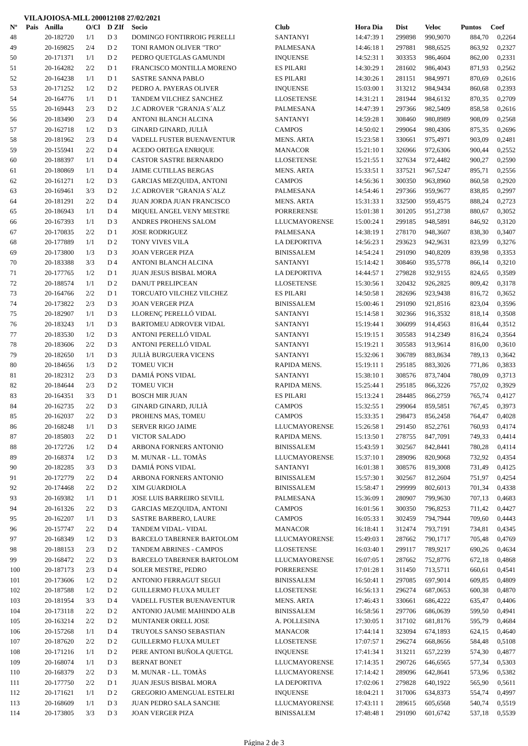VILAJOIOSA-MLL 200012108 27/02/2021
| Nº | Pais | Anilla | O/Cl | D ZIf | Socio | Club | Hora Dia | Dist | Veloc | Puntos | Coef |
| --- | --- | --- | --- | --- | --- | --- | --- | --- | --- | --- | --- |
| 48 | | 20-182720 | 1/1 | D 3 | DOMINGO FONTIRROIG PERELLI | SANTANYI | 14:47:39 1 | 299898 | 990,9070 | 884,70 | 0,2264 |
| 49 | | 20-169825 | 2/4 | D 2 | TONI RAMON OLIVER "TRO" | PALMESANA | 14:46:18 1 | 297881 | 988,6525 | 863,92 | 0,2327 |
| 50 | | 20-171371 | 1/1 | D 2 | PEDRO QUETGLAS GAMUNDI | INQUENSE | 14:52:31 1 | 303353 | 986,4604 | 862,00 | 0,2331 |
| 51 | | 20-164282 | 2/2 | D 1 | FRANCISCO MONTILLA MORENO | ES PILARI | 14:30:29 1 | 281602 | 986,4043 | 871,93 | 0,2562 |
| 52 | | 20-164238 | 1/1 | D 1 | SASTRE SANNA PABLO | ES PILARI | 14:30:26 1 | 281151 | 984,9971 | 870,69 | 0,2616 |
| 53 | | 20-171252 | 1/2 | D 2 | PEDRO A. PAYERAS OLIVER | INQUENSE | 15:03:00 1 | 313212 | 984,9434 | 860,68 | 0,2393 |
| 54 | | 20-164776 | 1/1 | D 1 | TANDEM VILCHEZ SANCHEZ | LLOSETENSE | 14:31:21 1 | 281944 | 984,6132 | 870,35 | 0,2709 |
| 55 | | 20-169443 | 2/3 | D 2 | J.C ADROVER "GRANJA S´ALZ | PALMESANA | 14:47:39 1 | 297366 | 982,5409 | 858,58 | 0,2616 |
| 56 | | 20-183490 | 2/3 | D 4 | ANTONI BLANCH ALCINA | SANTANYI | 14:59:28 1 | 308460 | 980,8989 | 908,09 | 0,2568 |
| 57 | | 20-162718 | 1/2 | D 3 | GINARD GINARD, JULIÀ | CAMPOS | 14:50:02 1 | 299064 | 980,4306 | 875,35 | 0,2696 |
| 58 | | 20-181962 | 2/3 | D 4 | VADELL FUSTER BUENAVENTUR | MENS. ARTA | 15:23:58 1 | 330661 | 975,4971 | 903,09 | 0,2481 |
| 59 | | 20-155941 | 2/2 | D 4 | ACEDO ORTEGA ENRIQUE | MANACOR | 15:21:10 1 | 326966 | 972,6306 | 900,44 | 0,2552 |
| 60 | | 20-188397 | 1/1 | D 4 | CASTOR SASTRE BERNARDO | LLOSETENSE | 15:21:55 1 | 327634 | 972,4482 | 900,27 | 0,2590 |
| 61 | | 20-180869 | 1/1 | D 4 | JAIME CUTILLAS BERGAS | MENS. ARTA | 15:33:51 1 | 337521 | 967,5247 | 895,71 | 0,2556 |
| 62 | | 20-161271 | 1/2 | D 3 | GARCIAS MEZQUIDA, ANTONI | CAMPOS | 14:56:36 1 | 300350 | 963,8960 | 860,58 | 0,2920 |
| 63 | | 20-169461 | 3/3 | D 2 | J.C ADROVER "GRANJA S´ALZ | PALMESANA | 14:54:46 1 | 297366 | 959,9677 | 838,85 | 0,2997 |
| 64 | | 20-181291 | 2/2 | D 4 | JUAN JORDA JUAN FRANCISCO | MENS. ARTA | 15:31:33 1 | 332500 | 959,4575 | 888,24 | 0,2723 |
| 65 | | 20-186943 | 1/1 | D 4 | MIQUEL ANGEL VENY MESTRE | PORRERENSE | 15:01:38 1 | 301205 | 951,2738 | 880,67 | 0,3052 |
| 66 | | 20-167393 | 1/1 | D 3 | ANDRES PROHENS SALOM | LLUCMAYORENSE | 15:00:24 1 | 299185 | 948,5891 | 846,92 | 0,3120 |
| 67 | | 20-170835 | 2/2 | D 1 | JOSE RODRIGUEZ | PALMESANA | 14:38:19 1 | 278170 | 948,3607 | 838,30 | 0,3407 |
| 68 | | 20-177889 | 1/1 | D 2 | TONY VIVES VILA | LA DEPORTIVA | 14:56:23 1 | 293623 | 942,9631 | 823,99 | 0,3276 |
| 69 | | 20-173800 | 1/3 | D 3 | JOAN VERGER PIZA | BINISSALEM | 14:54:24 1 | 291090 | 940,8209 | 839,98 | 0,3353 |
| 70 | | 20-183388 | 3/3 | D 4 | ANTONI BLANCH ALCINA | SANTANYI | 15:14:42 1 | 308460 | 935,5778 | 866,14 | 0,3210 |
| 71 | | 20-177765 | 1/2 | D 1 | JUAN JESUS BISBAL MORA | LA DEPORTIVA | 14:44:57 1 | 279828 | 932,9155 | 824,65 | 0,3589 |
| 72 | | 20-188574 | 1/1 | D 2 | DANUT PRELIPCEAN | LLOSETENSE | 15:30:56 1 | 320432 | 926,2825 | 809,42 | 0,3178 |
| 73 | | 20-164766 | 2/2 | D 1 | TORCUATO VILCHEZ VILCHEZ | ES PILARI | 14:50:58 1 | 282696 | 923,9438 | 816,72 | 0,3652 |
| 74 | | 20-173822 | 2/3 | D 3 | JOAN VERGER PIZA | BINISSALEM | 15:00:46 1 | 291090 | 921,8516 | 823,04 | 0,3596 |
| 75 | | 20-182907 | 1/1 | D 3 | LLORENÇ PERELLÓ VIDAL | SANTANYI | 15:14:58 1 | 302366 | 916,3532 | 818,14 | 0,3508 |
| 76 | | 20-183243 | 1/1 | D 3 | BARTOMEU ADROVER VIDAL | SANTANYI | 15:19:44 1 | 306099 | 914,4563 | 816,44 | 0,3512 |
| 77 | | 20-183530 | 1/2 | D 3 | ANTONI PERELLÓ VIDAL | SANTANYI | 15:19:15 1 | 305583 | 914,2349 | 816,24 | 0,3564 |
| 78 | | 20-183606 | 2/2 | D 3 | ANTONI PERELLÓ VIDAL | SANTANYI | 15:19:21 1 | 305583 | 913,9614 | 816,00 | 0,3610 |
| 79 | | 20-182650 | 1/1 | D 3 | JULIÀ BURGUERA VICENS | SANTANYI | 15:32:06 1 | 306789 | 883,8634 | 789,13 | 0,3642 |
| 80 | | 20-184656 | 1/3 | D 2 | TOMEU VICH | RAPIDA MENS. | 15:19:11 1 | 295185 | 883,3026 | 771,86 | 0,3833 |
| 81 | | 20-182312 | 2/3 | D 3 | DAMIÁ PONS VIDAL | SANTANYI | 15:38:10 1 | 308576 | 873,7404 | 780,09 | 0,3713 |
| 82 | | 20-184644 | 2/3 | D 2 | TOMEU VICH | RAPIDA MENS. | 15:25:44 1 | 295185 | 866,3226 | 757,02 | 0,3929 |
| 83 | | 20-164351 | 3/3 | D 1 | BOSCH MIR JUAN | ES PILARI | 15:13:24 1 | 284485 | 866,2759 | 765,74 | 0,4127 |
| 84 | | 20-162735 | 2/2 | D 3 | GINARD GINARD, JULIÀ | CAMPOS | 15:32:55 1 | 299064 | 859,5851 | 767,45 | 0,3973 |
| 85 | | 20-162037 | 2/2 | D 3 | PROHENS MAS, TOMEU | CAMPOS | 15:33:35 1 | 298473 | 856,2458 | 764,47 | 0,4028 |
| 86 | | 20-168248 | 1/1 | D 3 | SERVER RIGO JAIME | LLUCMAYORENSE | 15:26:58 1 | 291450 | 852,2761 | 760,93 | 0,4174 |
| 87 | | 20-185803 | 2/2 | D 1 | VICTOR SALADO | RAPIDA MENS. | 15:13:50 1 | 278755 | 847,7091 | 749,33 | 0,4414 |
| 88 | | 20-172726 | 1/2 | D 4 | ARBONA FORNERS ANTONIO | BINISSALEM | 15:43:59 1 | 302567 | 842,8441 | 780,28 | 0,4114 |
| 89 | | 20-168374 | 1/2 | D 3 | M. MUNAR - LL. TOMÀS | LLUCMAYORENSE | 15:37:10 1 | 289096 | 820,9068 | 732,92 | 0,4354 |
| 90 | | 20-182285 | 3/3 | D 3 | DAMIÁ PONS VIDAL | SANTANYI | 16:01:38 1 | 308576 | 819,3008 | 731,49 | 0,4125 |
| 91 | | 20-172779 | 2/2 | D 4 | ARBONA FORNERS ANTONIO | BINISSALEM | 15:57:30 1 | 302567 | 812,2604 | 751,97 | 0,4254 |
| 92 | | 20-174468 | 2/2 | D 2 | XIM GUARDIOLA | BINISSALEM | 15:58:47 1 | 299999 | 802,6013 | 701,34 | 0,4338 |
| 93 | | 20-169382 | 1/1 | D 1 | JOSE LUIS BARREIRO SEVILL | PALMESANA | 15:36:09 1 | 280907 | 799,9630 | 707,13 | 0,4683 |
| 94 | | 20-161326 | 2/2 | D 3 | GARCIAS MEZQUIDA, ANTONI | CAMPOS | 16:01:56 1 | 300350 | 796,8253 | 711,42 | 0,4427 |
| 95 | | 20-162207 | 1/1 | D 3 | SASTRE BARBERO, LAURE | CAMPOS | 16:05:33 1 | 302459 | 794,7944 | 709,60 | 0,4443 |
| 96 | | 20-157747 | 2/2 | D 4 | TANDEM VIDAL- VIDAL | MANACOR | 16:18:41 1 | 312474 | 793,7191 | 734,81 | 0,4345 |
| 97 | | 20-168349 | 1/2 | D 3 | BARCELO TABERNER BARTOLOM | LLUCMAYORENSE | 15:49:03 1 | 287662 | 790,1717 | 705,48 | 0,4769 |
| 98 | | 20-188153 | 2/3 | D 2 | TANDEM ABRINES - CAMPOS | LLOSETENSE | 16:03:40 1 | 299117 | 789,9217 | 690,26 | 0,4634 |
| 99 | | 20-168472 | 2/2 | D 3 | BARCELO TABERNER BARTOLOM | LLUCMAYORENSE | 16:07:05 1 | 287662 | 752,8776 | 672,18 | 0,4868 |
| 100 | | 20-187173 | 2/3 | D 4 | SOLER MESTRE, PEDRO | PORRERENSE | 17:01:28 1 | 311450 | 713,5711 | 660,61 | 0,4541 |
| 101 | | 20-173606 | 1/2 | D 2 | ANTONIO FERRAGUT SEGUI | BINISSALEM | 16:50:41 1 | 297085 | 697,9014 | 609,85 | 0,4809 |
| 102 | | 20-187588 | 1/2 | D 2 | GUILLERMO FLUXA MULET | LLOSETENSE | 16:56:13 1 | 296274 | 687,0653 | 600,38 | 0,4870 |
| 103 | | 20-181954 | 3/3 | D 4 | VADELL FUSTER BUENAVENTUR | MENS. ARTA | 17:46:43 1 | 330661 | 686,4222 | 635,47 | 0,4406 |
| 104 | | 20-173118 | 2/2 | D 2 | ANTONIO JAUME MAHINDO ALB | BINISSALEM | 16:58:56 1 | 297706 | 686,0639 | 599,50 | 0,4941 |
| 105 | | 20-163214 | 2/2 | D 2 | MUNTANER ORELL JOSE | A. POLLESINA | 17:30:05 1 | 317102 | 681,8176 | 595,79 | 0,4684 |
| 106 | | 20-157268 | 1/1 | D 4 | TRUYOLS SANSO SEBASTIAN | MANACOR | 17:44:14 1 | 323094 | 674,1893 | 624,15 | 0,4640 |
| 107 | | 20-187620 | 2/2 | D 2 | GUILLERMO FLUXA MULET | LLOSETENSE | 17:07:57 1 | 296274 | 668,8656 | 584,48 | 0,5108 |
| 108 | | 20-171216 | 1/1 | D 2 | PERE ANTONI BUÑOLA QUETGL | INQUENSE | 17:41:34 1 | 313211 | 657,2239 | 574,30 | 0,4877 |
| 109 | | 20-168074 | 1/1 | D 3 | BERNAT BONET | LLUCMAYORENSE | 17:14:35 1 | 290726 | 646,6565 | 577,34 | 0,5303 |
| 110 | | 20-168379 | 2/2 | D 3 | M. MUNAR - LL. TOMÀS | LLUCMAYORENSE | 17:14:42 1 | 289096 | 642,8641 | 573,96 | 0,5382 |
| 111 | | 20-177750 | 2/2 | D 1 | JUAN JESUS BISBAL MORA | LA DEPORTIVA | 17:02:06 1 | 279828 | 640,1922 | 565,90 | 0,5611 |
| 112 | | 20-171621 | 1/1 | D 2 | GREGORIO AMENGUAL ESTELRI | INQUENSE | 18:04:21 1 | 317006 | 634,8373 | 554,74 | 0,4997 |
| 113 | | 20-168609 | 1/1 | D 3 | JUAN PEDRO SALA SANCHE | LLUCMAYORENSE | 17:43:11 1 | 289615 | 605,6568 | 540,74 | 0,5519 |
| 114 | | 20-173805 | 3/3 | D 3 | JOAN VERGER PIZA | BINISSALEM | 17:48:48 1 | 291090 | 601,6742 | 537,18 | 0,5539 |
Página 2 de 3